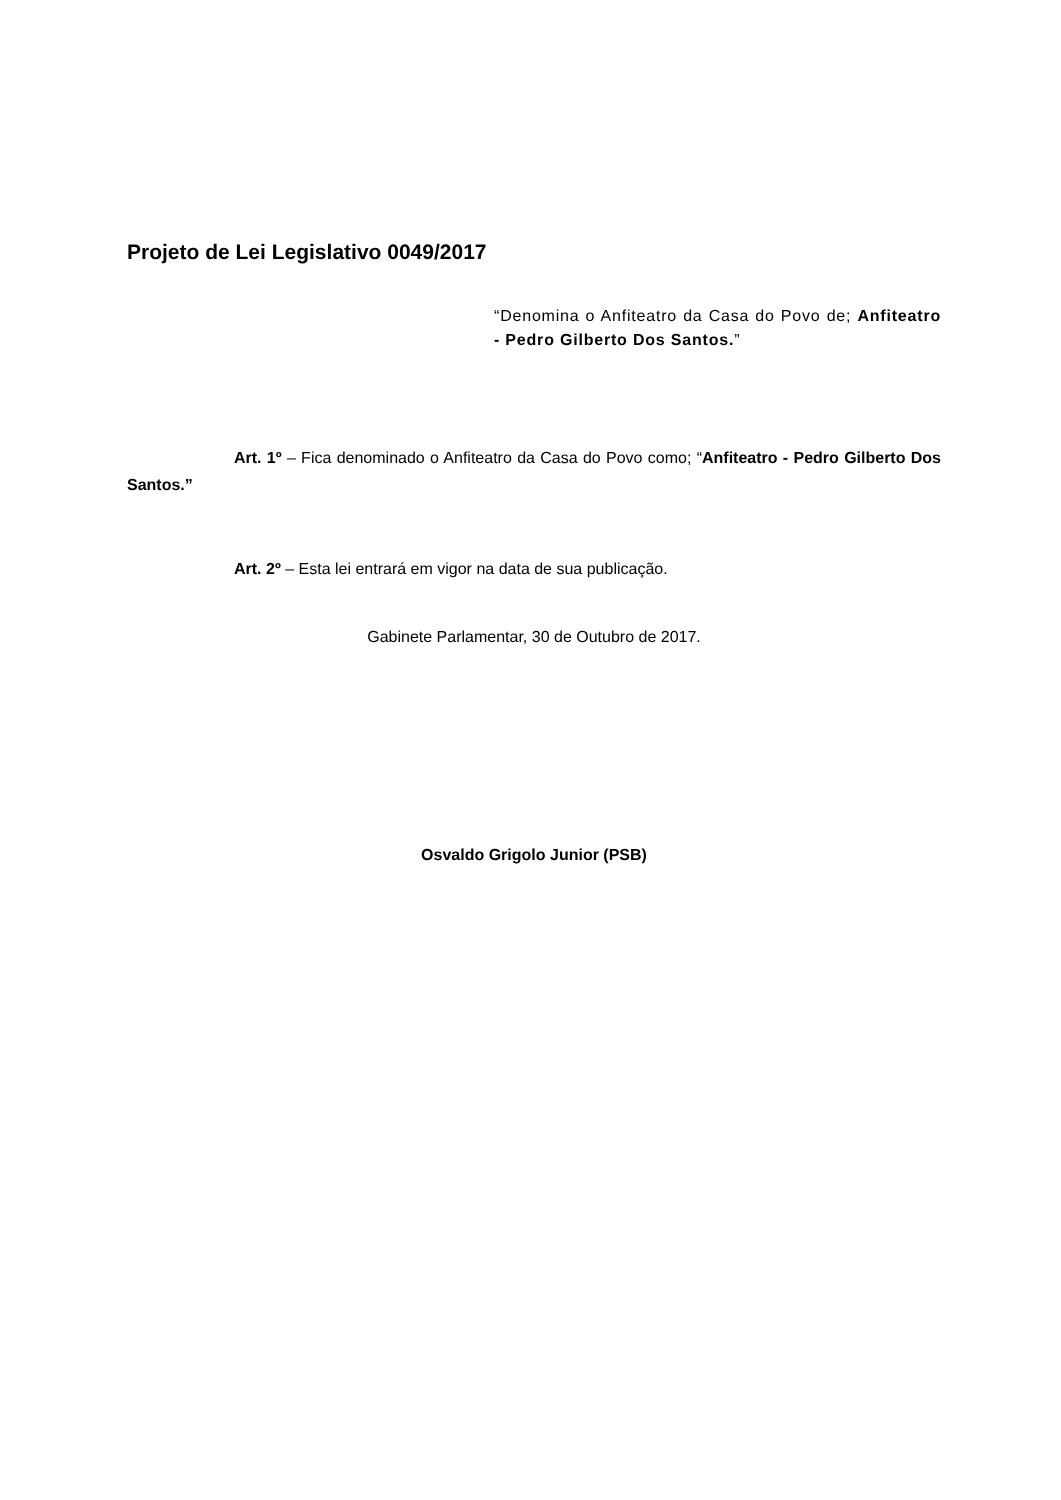Projeto de Lei Legislativo 0049/2017
“Denomina o Anfiteatro da Casa do Povo de; Anfiteatro - Pedro Gilberto Dos Santos.”
Art. 1º – Fica denominado o Anfiteatro da Casa do Povo como; “Anfiteatro - Pedro Gilberto Dos Santos.”
Art. 2º – Esta lei entrará em vigor na data de sua publicação.
Gabinete Parlamentar, 30 de Outubro de 2017.
Osvaldo Grigolo Junior (PSB)